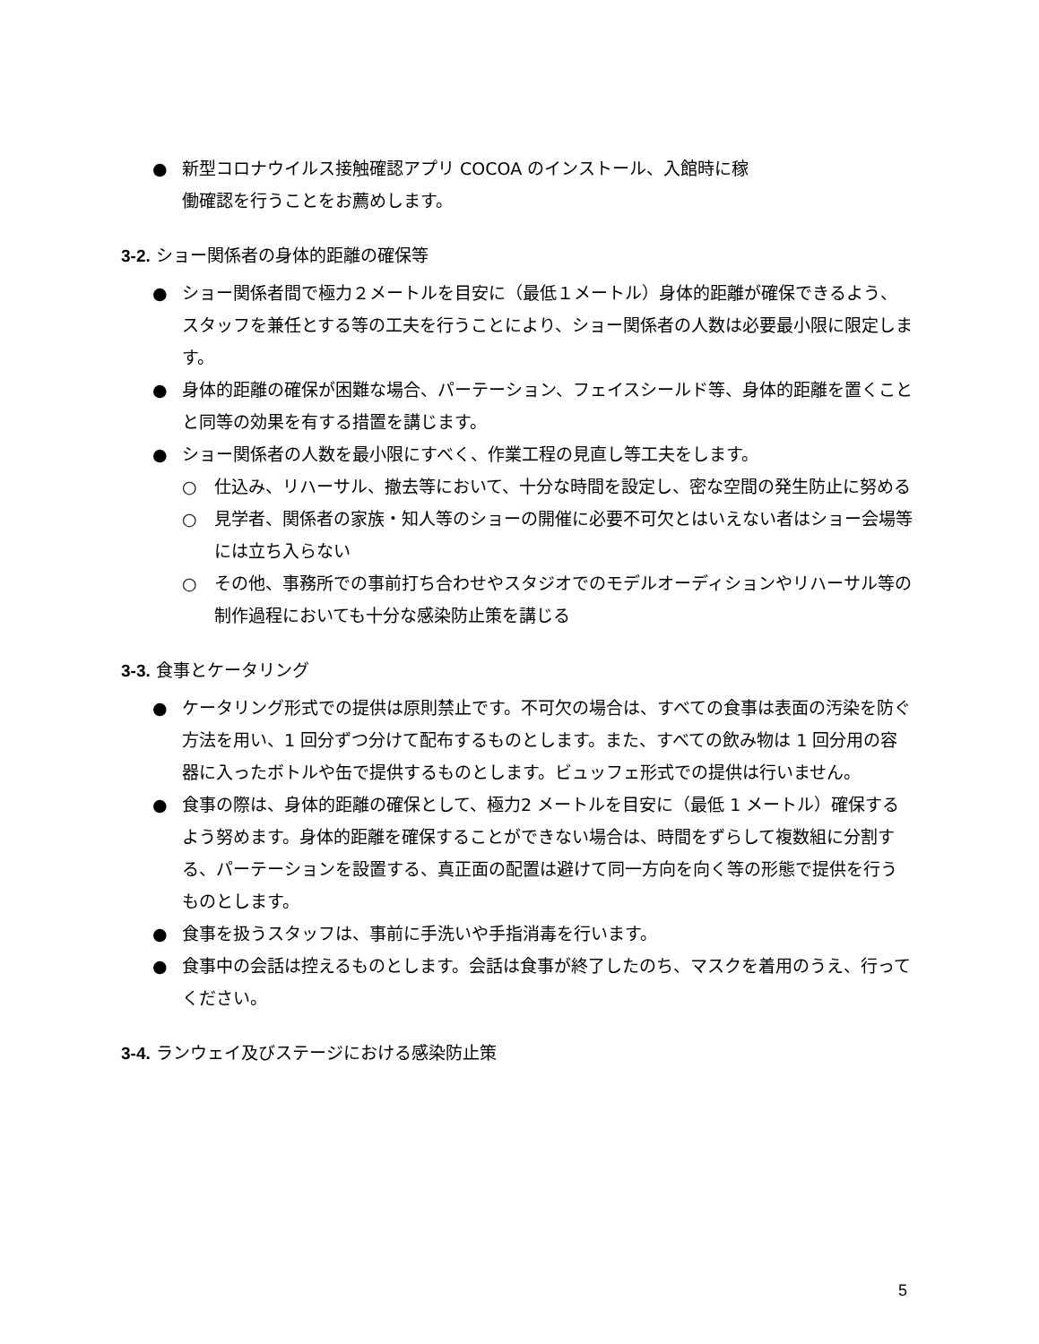● 新型コロナウイルス接触確認アプリ COCOA のインストール、入館時に稼
働確認を行うことをお薦めします。
3-2. ショー関係者の身体的距離の確保等
● ショー関係者間で極力２メートルを目安に（最低１メートル）身体的距離が確保できるよう、スタッフを兼任とする等の工夫を行うことにより、ショー関係者の人数は必要最小限に限定します。
● 身体的距離の確保が困難な場合、パーテーション、フェイスシールド等、身体的距離を置くことと同等の効果を有する措置を講じます。
● ショー関係者の人数を最小限にすべく、作業工程の見直し等工夫をします。
○ 仕込み、リハーサル、撤去等において、十分な時間を設定し、密な空間の発生防止に努める
○ 見学者、関係者の家族・知人等のショーの開催に必要不可欠とはいえない者はショー会場等には立ち入らない
○ その他、事務所での事前打ち合わせやスタジオでのモデルオーディションやリハーサル等の制作過程においても十分な感染防止策を講じる
3-3. 食事とケータリング
● ケータリング形式での提供は原則禁止です。不可欠の場合は、すべての食事は表面の汚染を防ぐ方法を用い、1 回分ずつ分けて配布するものとします。また、すべての飲み物は 1 回分用の容器に入ったボトルや缶で提供するものとします。ビュッフェ形式での提供は行いません。
● 食事の際は、身体的距離の確保として、極力2 メートルを目安に（最低 1 メートル）確保するよう努めます。身体的距離を確保することができない場合は、時間をずらして複数組に分割する、パーテーションを設置する、真正面の配置は避けて同一方向を向く等の形態で提供を行うものとします。
● 食事を扱うスタッフは、事前に手洗いや手指消毒を行います。
● 食事中の会話は控えるものとします。会話は食事が終了したのち、マスクを着用のうえ、行ってください。
3-4. ランウェイ及びステージにおける感染防止策
5